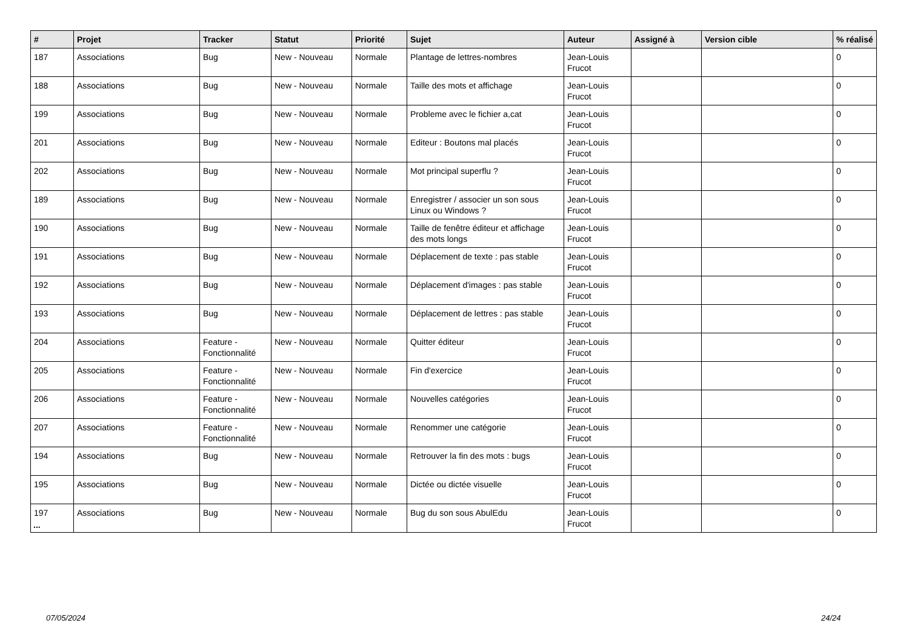| # | Projet | Tracker | Statut | Priorité | Sujet | Auteur | Assigné à | Version cible | % réalisé |
| --- | --- | --- | --- | --- | --- | --- | --- | --- | --- |
| 187 | Associations | Bug | New - Nouveau | Normale | Plantage de lettres-nombres | Jean-Louis Frucot | | | 0 |
| 188 | Associations | Bug | New - Nouveau | Normale | Taille des mots et affichage | Jean-Louis Frucot | | | 0 |
| 199 | Associations | Bug | New - Nouveau | Normale | Probleme avec le fichier a,cat | Jean-Louis Frucot | | | 0 |
| 201 | Associations | Bug | New - Nouveau | Normale | Editeur : Boutons mal placés | Jean-Louis Frucot | | | 0 |
| 202 | Associations | Bug | New - Nouveau | Normale | Mot principal superflu ? | Jean-Louis Frucot | | | 0 |
| 189 | Associations | Bug | New - Nouveau | Normale | Enregistrer / associer un son sous Linux ou Windows ? | Jean-Louis Frucot | | | 0 |
| 190 | Associations | Bug | New - Nouveau | Normale | Taille de fenêtre éditeur et affichage des mots longs | Jean-Louis Frucot | | | 0 |
| 191 | Associations | Bug | New - Nouveau | Normale | Déplacement de texte : pas stable | Jean-Louis Frucot | | | 0 |
| 192 | Associations | Bug | New - Nouveau | Normale | Déplacement d'images : pas stable | Jean-Louis Frucot | | | 0 |
| 193 | Associations | Bug | New - Nouveau | Normale | Déplacement de lettres : pas stable | Jean-Louis Frucot | | | 0 |
| 204 | Associations | Feature - Fonctionnalité | New - Nouveau | Normale | Quitter éditeur | Jean-Louis Frucot | | | 0 |
| 205 | Associations | Feature - Fonctionnalité | New - Nouveau | Normale | Fin d'exercice | Jean-Louis Frucot | | | 0 |
| 206 | Associations | Feature - Fonctionnalité | New - Nouveau | Normale | Nouvelles catégories | Jean-Louis Frucot | | | 0 |
| 207 | Associations | Feature - Fonctionnalité | New - Nouveau | Normale | Renommer une catégorie | Jean-Louis Frucot | | | 0 |
| 194 | Associations | Bug | New - Nouveau | Normale | Retrouver la fin des mots : bugs | Jean-Louis Frucot | | | 0 |
| 195 | Associations | Bug | New - Nouveau | Normale | Dictée ou dictée visuelle | Jean-Louis Frucot | | | 0 |
| 197 | Associations | Bug | New - Nouveau | Normale | Bug du son sous AbulEdu | Jean-Louis Frucot | | | 0 |
...
07/05/2024 24/24